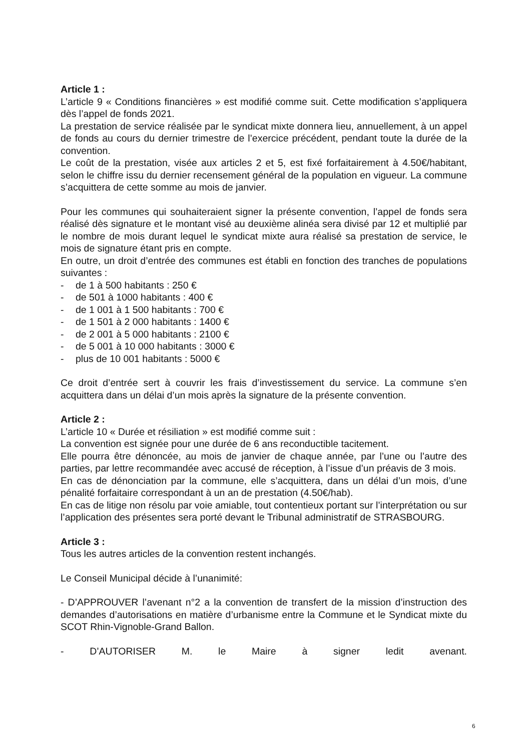Article 1 :
L’article 9 « Conditions financières » est modifié comme suit. Cette modification s’appliquera dès l’appel de fonds 2021.
La prestation de service réalisée par le syndicat mixte donnera lieu, annuellement, à un appel de fonds au cours du dernier trimestre de l’exercice précédent, pendant toute la durée de la convention.
Le coût de la prestation, visée aux articles 2 et 5, est fixé forfaitairement à 4.50€/habitant, selon le chiffre issu du dernier recensement général de la population en vigueur. La commune s’acquittera de cette somme au mois de janvier.
Pour les communes qui souhaiteraient signer la présente convention, l’appel de fonds sera réalisé dès signature et le montant visé au deuxième alinéa sera divisé par 12 et multiplié par le nombre de mois durant lequel le syndicat mixte aura réalisé sa prestation de service, le mois de signature étant pris en compte.
En outre, un droit d’entrée des communes est établi en fonction des tranches de populations suivantes :
- de 1 à 500 habitants : 250 €
- de 501 à 1000 habitants : 400 €
- de 1 001 à 1 500 habitants : 700 €
- de 1 501 à 2 000 habitants : 1400 €
- de 2 001 à 5 000 habitants : 2100 €
- de 5 001 à 10 000 habitants : 3000 €
- plus de 10 001 habitants : 5000 €
Ce droit d’entrée sert à couvrir les frais d’investissement du service. La commune s’en acquittera dans un délai d’un mois après la signature de la présente convention.
Article 2 :
L’article 10 « Durée et résiliation » est modifié comme suit :
La convention est signée pour une durée de 6 ans reconductible tacitement.
Elle pourra être dénoncée, au mois de janvier de chaque année, par l’une ou l’autre des parties, par lettre recommandée avec accusé de réception, à l’issue d’un préavis de 3 mois.
En cas de dénonciation par la commune, elle s’acquittera, dans un délai d’un mois, d’une pénalité forfaitaire correspondant à un an de prestation (4.50€/hab).
En cas de litige non résolu par voie amiable, tout contentieux portant sur l’interprétation ou sur l’application des présentes sera porté devant le Tribunal administratif de STRASBOURG.
Article 3 :
Tous les autres articles de la convention restent inchangés.
Le Conseil Municipal décide à l’unanimité:
- D’APPROUVER l’avenant n°2 a la convention de transfert de la mission d’instruction des demandes d’autorisations en matière d’urbanisme entre la Commune et le Syndicat mixte du SCOT Rhin-Vignoble-Grand Ballon.
- D’AUTORISER M. le Maire à signer ledit avenant.
6